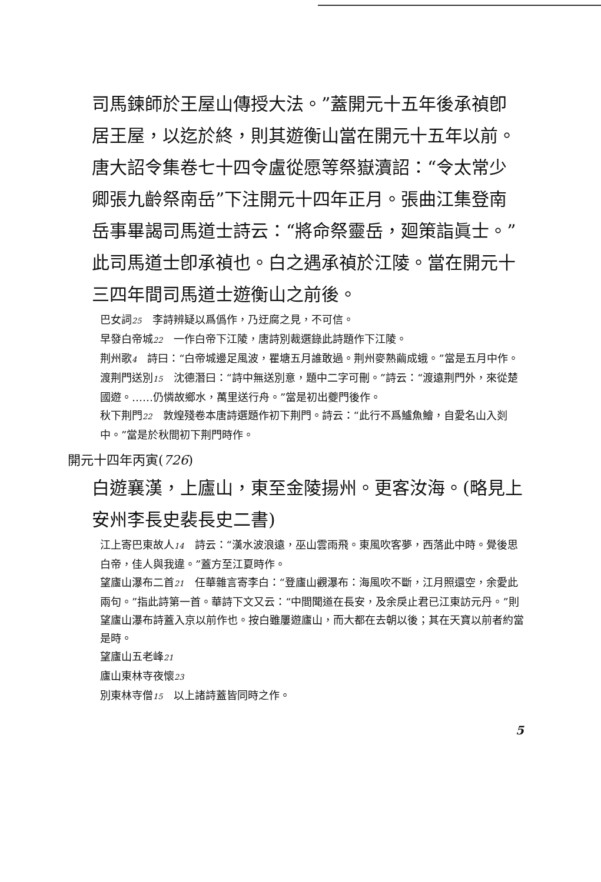司馬鍊師於王屋山傳授大法。”蓋開元十五年後承禎卽居王屋，以迄於終，則其遊衡山當在開元十五年以前。唐大詔令集卷七十四令盧從愿等祭嶽瀆詔：“令太常少卿張九齡祭南岳”下注開元十四年正月。張曲江集登南岳事畢謁司馬道士詩云：“將命祭靈岳，廻策詣眞士。”此司馬道士卽承禎也。白之遇承禎於江陵。當在開元十三四年間司馬道士遊衡山之前後。
巴女詞25　李詩辨疑以爲僞作，乃迂腐之見，不可信。
早發白帝城22　一作白帝下江陵，唐詩別裁選錄此詩題作下江陵。
荆州歌4　詩曰：“白帝城邊足風波，瞿塘五月誰敢過。荆州麥熟繭成蛾。”當是五月中作。
渡荆門送別15　沈德潛曰：“詩中無送別意，題中二字可刪。”詩云：“渡遠荆門外，來從楚國遊。……仍憐故鄉水，萬里送行舟。”當是初出夔門後作。
秋下荆門22　敦煌殘卷本唐詩選題作初下荆門。詩云：“此行不爲鱸魚鱠，自愛名山入剡中。”當是於秋間初下荆門時作。
開元十四年丙寅(726)
白遊襄漢，上廬山，東至金陵揚州。更客汝海。(略見上安州李長史裴長史二書)
江上寄巴東故人14　詩云：“漢水波浪遠，巫山雲雨飛。東風吹客夢，西落此中時。覺後思白帝，佳人與我違。”蓋方至江夏時作。
望廬山瀑布二首21　任華雜言寄李白：“登廬山觀瀑布：海風吹不斷，江月照還空，余愛此兩句。”指此詩第一首。華詩下文又云：“中間聞道在長安，及余戾止君已江東訪元丹。”則望廬山瀑布詩蓋入京以前作也。按白雖屢遊廬山，而大都在去朝以後；其在天寶以前者約當是時。
望廬山五老峰21
廬山東林寺夜懷23
別東林寺僧15　以上諸詩蓋皆同時之作。
5